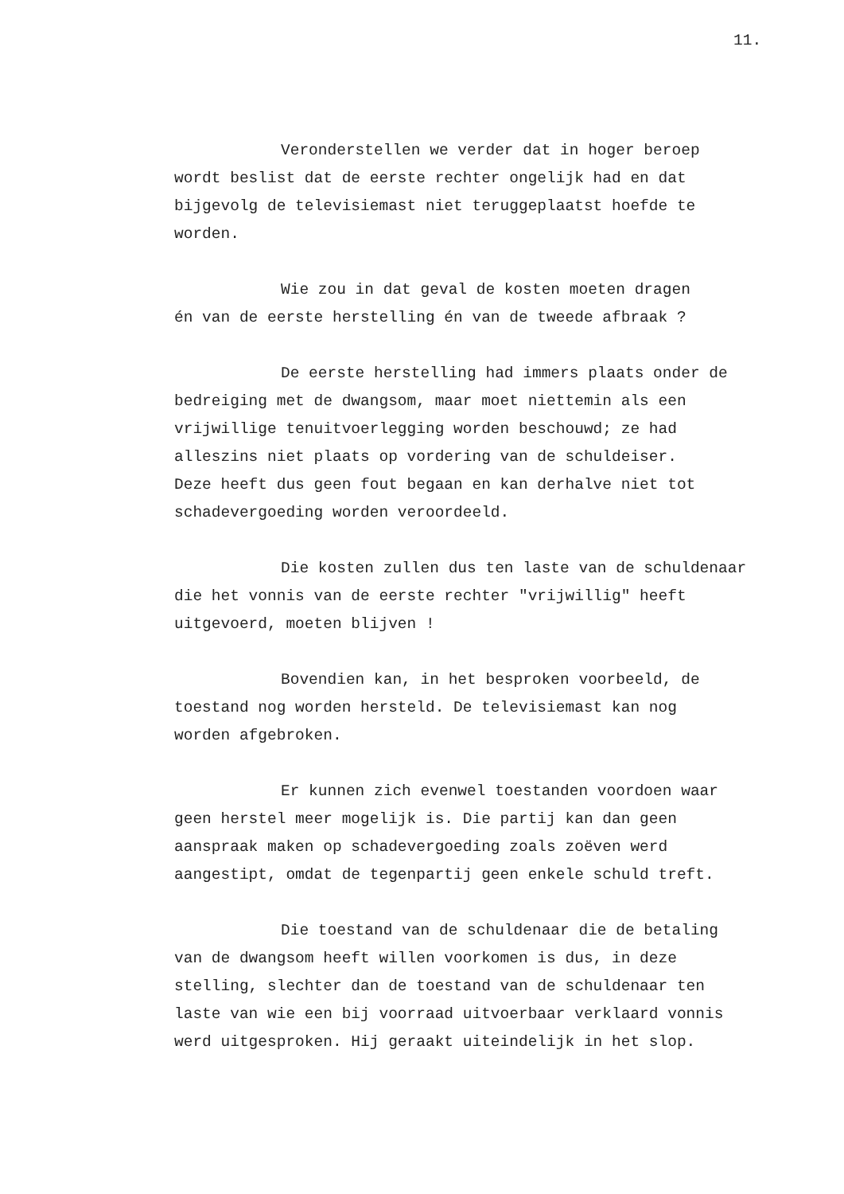11.
Veronderstellen we verder dat in hoger beroep wordt beslist dat de eerste rechter ongelijk had en dat bijgevolg de televisiemast niet teruggeplaatst hoefde te worden.
Wie zou in dat geval de kosten moeten dragen én van de eerste herstelling én van de tweede afbraak ?
De eerste herstelling had immers plaats onder de bedreiging met de dwangsom, maar moet niettemin als een vrijwillige tenuitvoerlegging worden beschouwd; ze had alleszins niet plaats op vordering van de schuldeiser. Deze heeft dus geen fout begaan en kan derhalve niet tot schadevergoeding worden veroordeeld.
Die kosten zullen dus ten laste van de schuldenaar die het vonnis van de eerste rechter "vrijwillig" heeft uitgevoerd, moeten blijven !
Bovendien kan, in het besproken voorbeeld, de toestand nog worden hersteld. De televisiemast kan nog worden afgebroken.
Er kunnen zich evenwel toestanden voordoen waar geen herstel meer mogelijk is. Die partij kan dan geen aanspraak maken op schadevergoeding zoals zoëven werd aangestipt, omdat de tegenpartij geen enkele schuld treft.
Die toestand van de schuldenaar die de betaling van de dwangsom heeft willen voorkomen is dus, in deze stelling, slechter dan de toestand van de schuldenaar ten laste van wie een bij voorraad uitvoerbaar verklaard vonnis werd uitgesproken. Hij geraakt uiteindelijk in het slop.